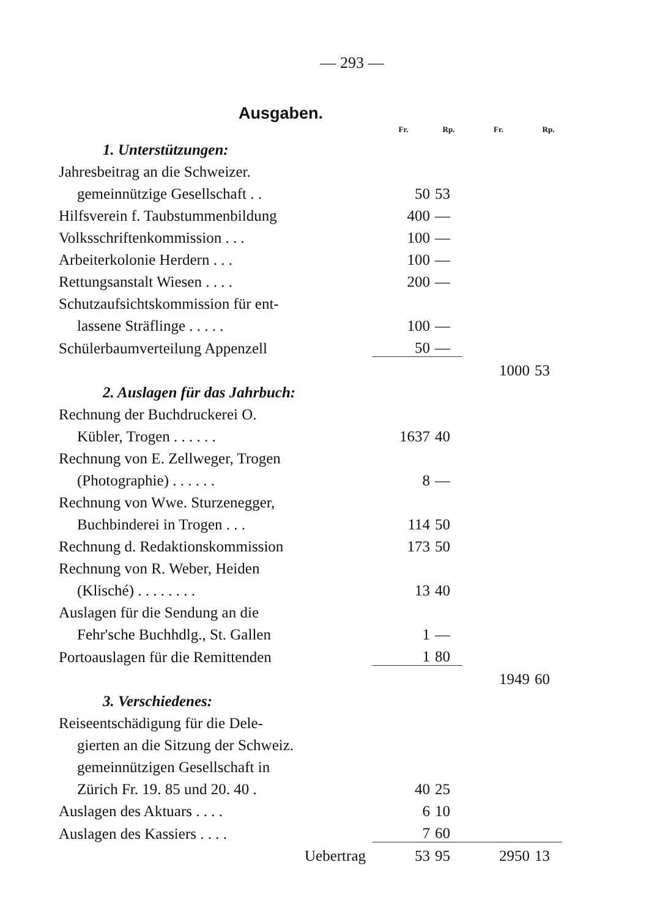— 293 —
Ausgaben.
| | Fr. | Rp. | Fr. | Rp. |
| --- | --- | --- | --- | --- |
| 1. Unterstützungen: | | | | |
| Jahresbeitrag an die Schweizer. | | | | |
| gemeinnützige Gesellschaft . . | 50 | 53 | | |
| Hilfsverein f. Taubstummenbildung | 400 | — | | |
| Volksschriftenkommission . . . | 100 | — | | |
| Arbeiterkolonie Herdern . . . | 100 | — | | |
| Rettungsanstalt Wiesen . . . . | 200 | — | | |
| Schutzaufsichtskommission für ent- | | | | |
| lassene Sträflinge . . . . . | 100 | — | | |
| Schülerbaumverteilung Appenzell | 50 | — | | |
| | | | 1000 | 53 |
| 2. Auslagen für das Jahrbuch: | | | | |
| Rechnung der Buchdruckerei O. | | | | |
| Kübler, Trogen . . . . . . | 1637 | 40 | | |
| Rechnung von E. Zellweger, Trogen | | | | |
| (Photographie) . . . . . . | 8 | — | | |
| Rechnung von Wwe. Sturzenegger, | | | | |
| Buchbinderei in Trogen . . . | 114 | 50 | | |
| Rechnung d. Redaktionskommission | 173 | 50 | | |
| Rechnung von R. Weber, Heiden | | | | |
| (Klisché) . . . . . . . . | 13 | 40 | | |
| Auslagen für die Sendung an die | | | | |
| Fehr'sche Buchhdlg., St. Gallen | 1 | — | | |
| Portoauslagen für die Remittenden | 1 | 80 | | |
| | | | 1949 | 60 |
| 3. Verschiedenes: | | | | |
| Reiseentschädigung für die Dele- | | | | |
| gierten an die Sitzung der Schweiz. | | | | |
| gemeinnützigen Gesellschaft in | | | | |
| Zürich Fr. 19. 85 und 20. 40 . | 40 | 25 | | |
| Auslagen des Aktuars . . . . | 6 | 10 | | |
| Auslagen des Kassiers . . . . | 7 | 60 | | |
| Uebertrag | 53 | 95 | 2950 | 13 |